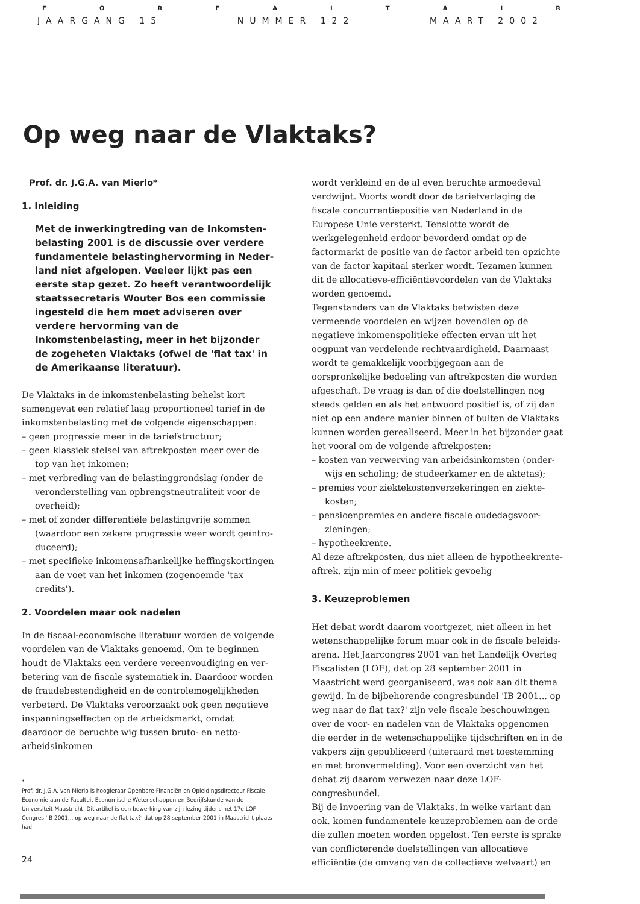FORFAITAIR
JAARGANG 15 NUMMER 122 MAART 2002
Op weg naar de Vlaktaks?
Prof. dr. J.G.A. van Mierlo*
1. Inleiding
Met de inwerkingtreding van de Inkomsten­belasting 2001 is de discussie over verdere fundamentele belastinghervorming in Neder­land niet afgelopen. Veeleer lijkt pas een eerste stap gezet. Zo heeft verantwoordelijk staats­secretaris Wouter Bos een commissie ingesteld die hem moet adviseren over verdere hervor­ming van de Inkomstenbelasting, meer in het bijzonder de zogeheten Vlaktaks (ofwel de 'flat tax' in de Amerikaanse literatuur).
De Vlaktaks in de inkomstenbelasting behelst kort samengevat een relatief laag proportioneel tarief in de inkomstenbelasting met de volgende eigenschappen:
– geen progressie meer in de tariefstructuur;
– geen klassiek stelsel van aftrekposten meer over de top van het inkomen;
– met verbreding van de belastinggrondslag (onder de veronderstelling van opbrengstneutraliteit voor de overheid);
– met of zonder differentiële belastingvrije sommen (waardoor een zekere progressie weer wordt geïntro­duceerd);
– met specifieke inkomensafhankelijke heffings­kortingen aan de voet van het inkomen (zogenoemde 'tax credits').
2. Voordelen maar ook nadelen
In de fiscaal-economische literatuur worden de volgende voordelen van de Vlaktaks genoemd. Om te beginnen houdt de Vlaktaks een verdere vereenvoudiging en ver­betering van de fiscale systematiek in. Daardoor worden de fraudebestendigheid en de controlemogelijkheden verbeterd. De Vlaktaks veroorzaakt ook geen negatieve inspanningseffecten op de arbeidsmarkt, omdat daardoor de beruchte wig tussen bruto- en netto-arbeidsinkomen
*
Prof. dr. J.G.A. van Mierlo is hoogleraar Openbare Financiën en Opleidings­directeur Fiscale Economie aan de Faculteit Economische Wetenschappen en Bedrijfskunde van de Universiteit Maastricht. Dit artikel is een bewerking van zijn lezing tijdens het 17e LOF-Congres 'IB 2001... op weg naar de flat tax?' dat op 28 september 2001 in Maastricht plaats had.
wordt verkleind en de al even beruchte armoedeval verdwijnt. Voorts wordt door de tariefverlaging de fiscale concurrentiepositie van Nederland in de Europese Unie versterkt. Tenslotte wordt de werkgelegenheid erdoor bevorderd omdat op de factormarkt de positie van de factor arbeid ten opzichte van de factor kapitaal sterker wordt. Tezamen kunnen dit de allocatieve-efficiëntie­voordelen van de Vlaktaks worden genoemd.
Tegenstanders van de Vlaktaks betwisten deze vermeende voordelen en wijzen bovendien op de negatieve inkomens­politieke effecten ervan uit het oogpunt van verdelende rechtvaardigheid. Daarnaast wordt te gemakkelijk voor­bijgegaan aan de oorspronkelijke bedoeling van aftrek­posten die worden afgeschaft. De vraag is dan of die doel­stellingen nog steeds gelden en als het antwoord positief is, of zij dan niet op een andere manier binnen of buiten de Vlaktaks kunnen worden gerealiseerd. Meer in het bijzonder gaat het vooral om de volgende aftrekposten:
– kosten van verwerving van arbeidsinkomsten (onder­wijs en scholing; de studeerkamer en de aktetas);
– premies voor ziektekostenverzekeringen en ziekte­kosten;
– pensioenpremies en andere fiscale oudedagsvoor­zieningen;
– hypotheekrente.
Al deze aftrekposten, dus niet alleen de hypotheekrente­aftrek, zijn min of meer politiek gevoelig
3. Keuzeproblemen
Het debat wordt daarom voortgezet, niet alleen in het wetenschappelijke forum maar ook in de fiscale beleids­arena. Het Jaarcongres 2001 van het Landelijk Overleg Fiscalisten (LOF), dat op 28 september 2001 in Maastricht werd georganiseerd, was ook aan dit thema gewijd. In de bijbehorende congresbundel 'IB 2001... op weg naar de flat tax?' zijn vele fiscale beschouwingen over de voor- en nadelen van de Vlaktaks opgenomen die eerder in de wetenschappelijke tijdschriften en in de vakpers zijn gepubliceerd (uiteraard met toestemming en met bron­vermelding). Voor een overzicht van het debat zij daarom verwezen naar deze LOF-congresbundel.
Bij de invoering van de Vlaktaks, in welke variant dan ook, komen fundamentele keuzeproblemen aan de orde die zullen moeten worden opgelost. Ten eerste is sprake van conflicterende doelstellingen van allocatieve efficiëntie (de omvang van de collectieve welvaart) en
24